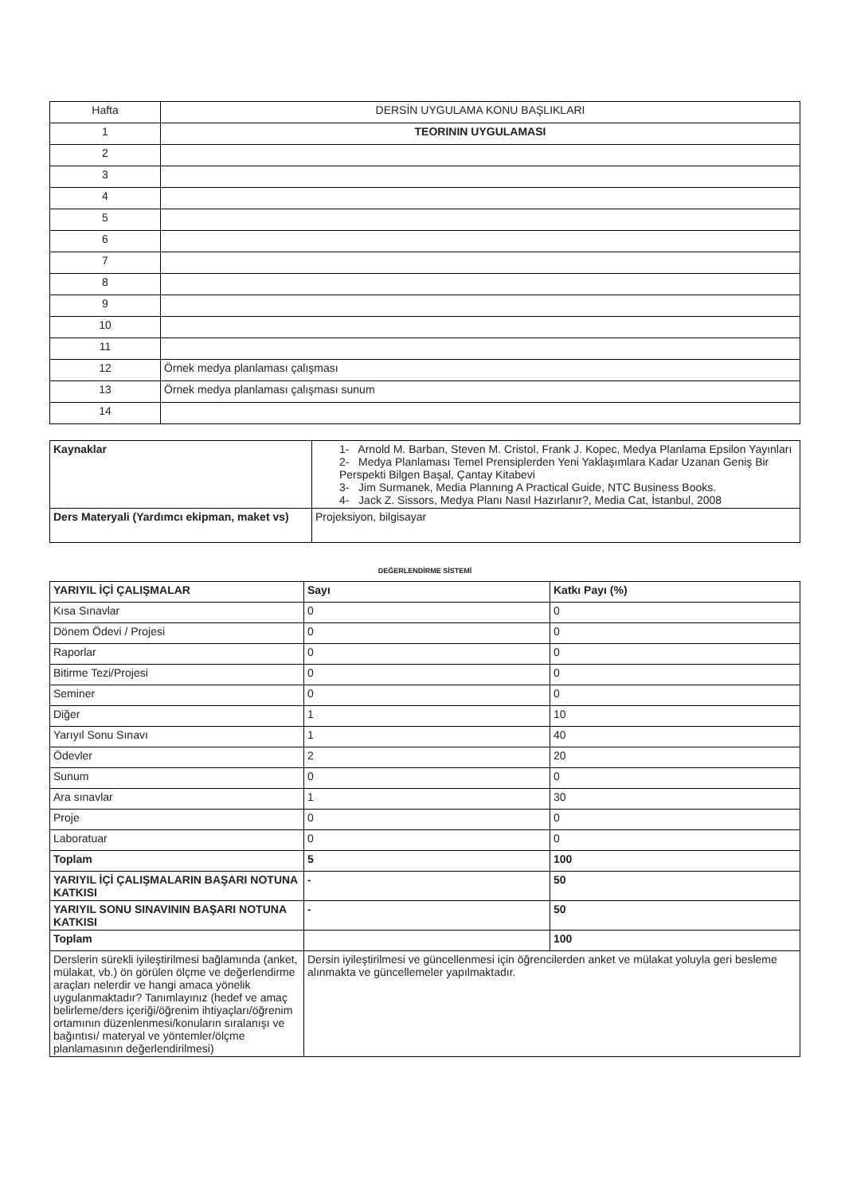| Hafta | DERSİN UYGULAMA KONU BAŞLIKLARI |
| 1 | TEORININ UYGULAMASI |
| 2 | |
| 3 | |
| 4 | |
| 5 | |
| 6 | |
| 7 | |
| 8 | |
| 9 | |
| 10 | |
| 11 | |
| 12 | Örnek medya planlaması çalışması |
| 13 | Örnek medya planlaması çalışması sunum |
| 14 | |
| Kaynaklar | 1- Arnold M. Barban, Steven M. Cristol, Frank J. Kopec, Medya Planlama Epsilon Yayınları 2- Medya Planlaması Temel Prensiplerden Yeni Yaklaşımlara Kadar Uzanan Geniş Bir Perspekti Bilgen Başal, Çantay Kitabevi 3- Jim Surmanek, Media Plannıng A Practical Guide, NTC Business Books. 4- Jack Z. Sissors, Medya Planı Nasıl Hazırlanır?, Media Cat, İstanbul, 2008 |
| Ders Materyali (Yardımcı ekipman, maket vs) | Projeksiyon, bilgisayar |
DEĞERLENDİRME SİSTEMİ
| YARIYIL İÇİ ÇALIŞMALAR | Sayı | Katkı Payı (%) |
| Kısa Sınavlar | 0 | 0 |
| Dönem Ödevi / Projesi | 0 | 0 |
| Raporlar | 0 | 0 |
| Bitirme Tezi/Projesi | 0 | 0 |
| Seminer | 0 | 0 |
| Diğer | 1 | 10 |
| Yarıyıl Sonu Sınavı | 1 | 40 |
| Ödevler | 2 | 20 |
| Sunum | 0 | 0 |
| Ara sınavlar | 1 | 30 |
| Proje | 0 | 0 |
| Laboratuar | 0 | 0 |
| Toplam | 5 | 100 |
| YARIYIL İÇİ ÇALIŞMALARIN BAŞARI NOTUNA KATKISI | - | 50 |
| YARIYIL SONU SINAVININ BAŞARI NOTUNA KATKISI | - | 50 |
| Toplam | | 100 |
| Derslerin sürekli iyileştirilmesi bağlamında (anket, mülakat, vb.) ön görülen ölçme ve değerlendirme araçları nelerdir ve hangi amaca yönelik uygulanmaktadır? Tanımlayınız (hedef ve amaç belirleme/ders içeriği/öğrenim ihtiyaçları/öğrenim ortamının düzenlenmesi/konuların sıralanışı ve bağıntısı/ materyal ve yöntemler/ölçme planlamasının değerlendirilmesi) | Dersin iyileştirilmesi ve güncellenmesi için öğrencilerden anket ve mülakat yoluyla geri besleme alınmakta ve güncellemeler yapılmaktadır. | |